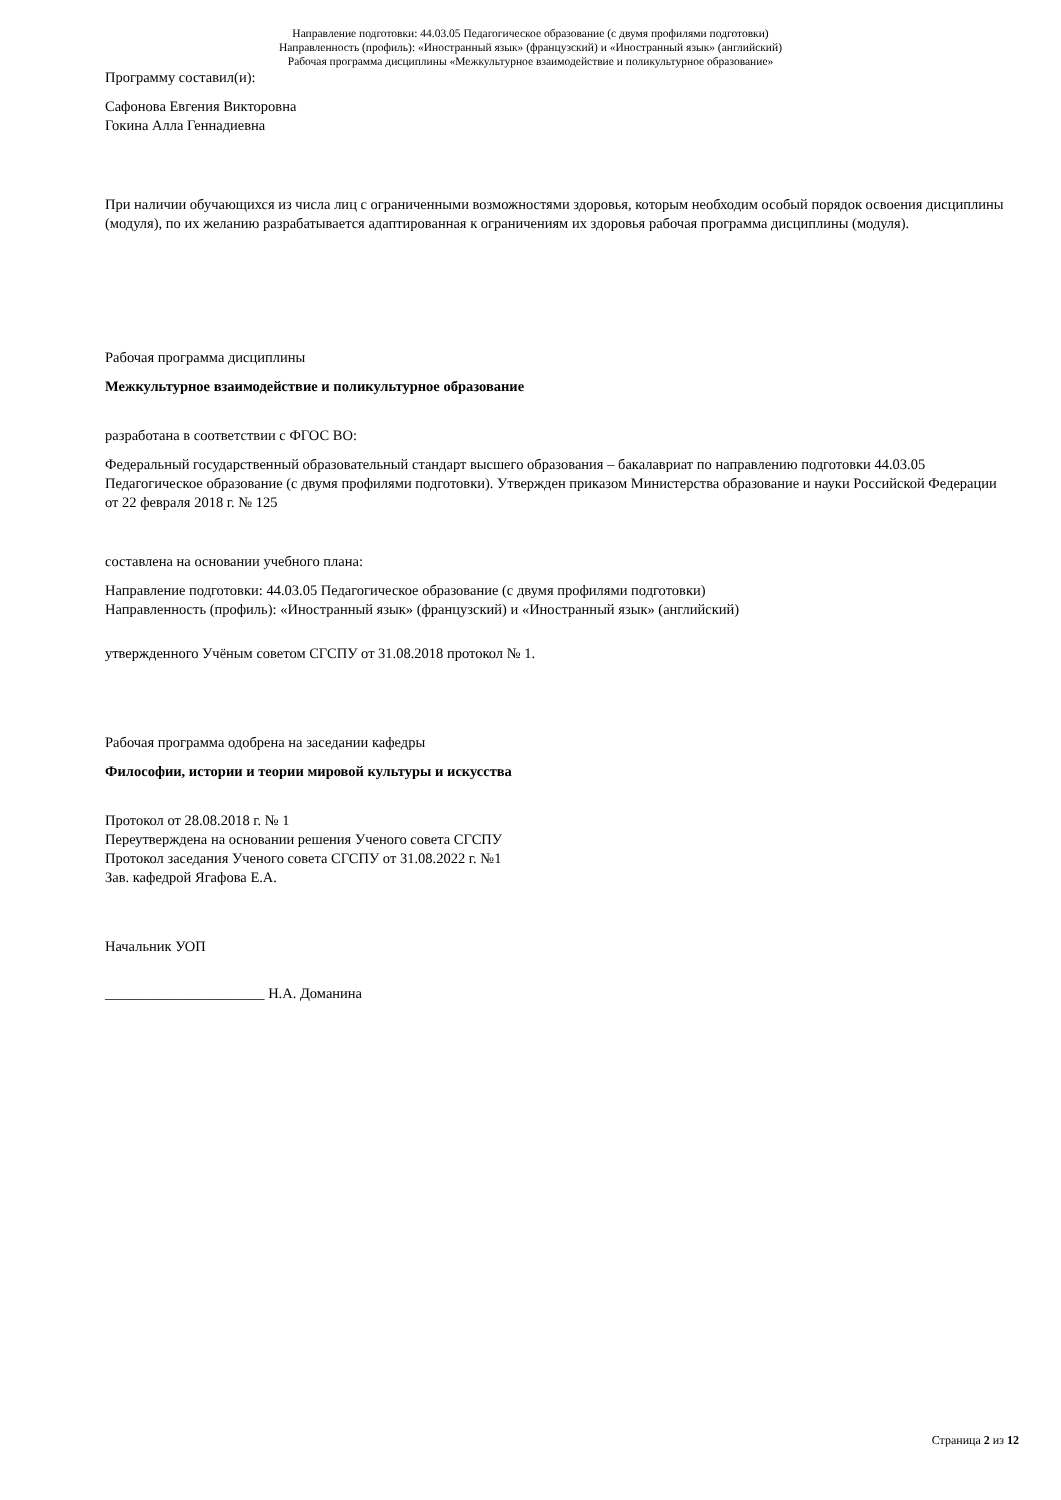Направление подготовки: 44.03.05 Педагогическое образование (с двумя профилями подготовки)
Направленность (профиль): «Иностранный язык» (французский) и «Иностранный язык» (английский)
Рабочая программа дисциплины «Межкультурное взаимодействие и поликультурное образование»
Программу составил(и):
Сафонова Евгения Викторовна
Гокина Алла Геннадиевна
При наличии обучающихся из числа лиц с ограниченными возможностями здоровья, которым необходим особый порядок освоения дисциплины (модуля), по их желанию разрабатывается адаптированная к ограничениям их здоровья рабочая программа дисциплины (модуля).
Рабочая программа дисциплины
Межкультурное взаимодействие и поликультурное образование
разработана в соответствии с ФГОС ВО:
Федеральный государственный образовательный стандарт высшего образования – бакалавриат по направлению подготовки 44.03.05 Педагогическое образование (с двумя профилями подготовки). Утвержден приказом Министерства образование и науки Российской Федерации от 22 февраля 2018 г. № 125
составлена на основании учебного плана:
Направление подготовки: 44.03.05 Педагогическое образование (с двумя профилями подготовки)
Направленность (профиль): «Иностранный язык» (французский) и «Иностранный язык» (английский)
утвержденного Учёным советом СГСПУ от 31.08.2018 протокол № 1.
Рабочая программа одобрена на заседании кафедры
Философии, истории и теории мировой культуры и искусства
Протокол от 28.08.2018 г. № 1
Переутверждена на основании решения Ученого совета СГСПУ
Протокол заседания Ученого совета СГСПУ от 31.08.2022 г. №1
Зав. кафедрой Ягафова Е.А.
Начальник УОП
______________________ Н.А. Доманина
Страница 2 из 12